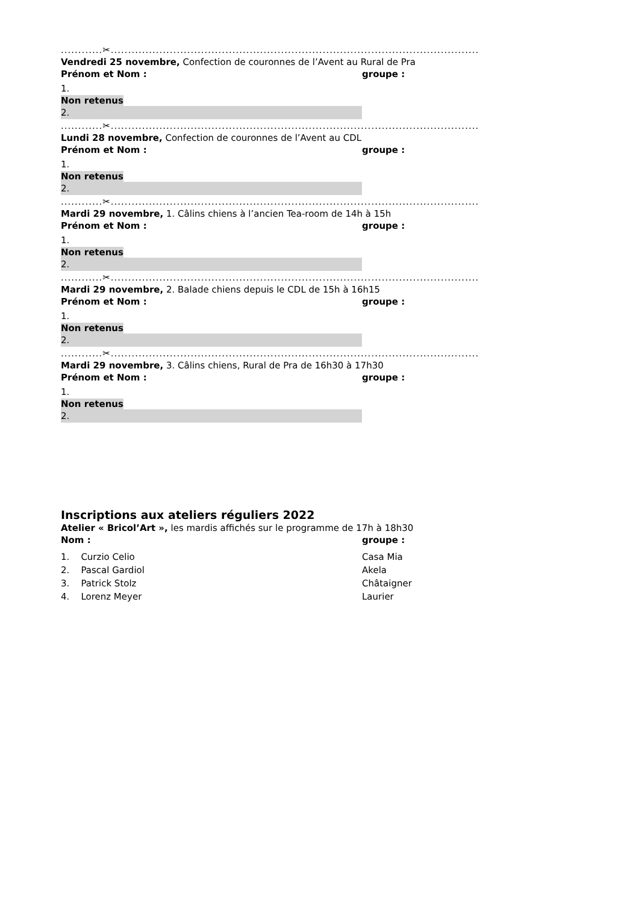............✂..........................................................................................................
Vendredi 25 novembre, Confection de couronnes de l’Avent au Rural de Pra
Prénom et Nom : groupe :
1.
Non retenus
2.
............✂..........................................................................................................
Lundi 28 novembre, Confection de couronnes de l’Avent au CDL
Prénom et Nom : groupe :
1.
Non retenus
2.
............✂..........................................................................................................
Mardi 29 novembre, 1. Câlins chiens à l’ancien Tea-room de 14h à 15h
Prénom et Nom : groupe :
1.
Non retenus
2.
............✂..........................................................................................................
Mardi 29 novembre, 2. Balade chiens depuis le CDL de 15h à 16h15
Prénom et Nom : groupe :
1.
Non retenus
2.
............✂..........................................................................................................
Mardi 29 novembre, 3. Câlins chiens, Rural de Pra de 16h30 à 17h30
Prénom et Nom : groupe :
1.
Non retenus
2.
Inscriptions aux ateliers réguliers 2022
Atelier « Bricol’Art », les mardis affichés sur le programme de 17h à 18h30
Nom : groupe :
1. Curzio Celio Casa Mia
2. Pascal Gardiol Akela
3. Patrick Stolz Châtaigner
4. Lorenz Meyer Laurier